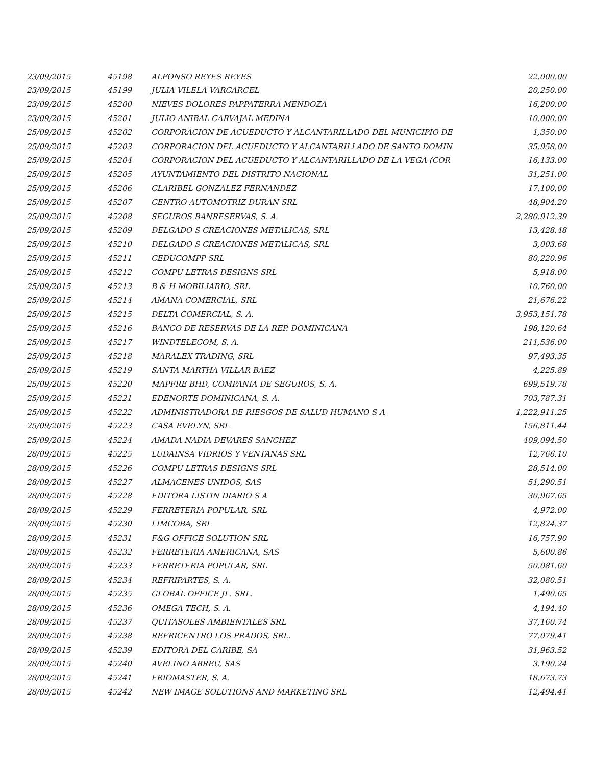| 23/09/2015 | 45198 | ALFONSO REYES REYES | 22,000.00 |
| 23/09/2015 | 45199 | JULIA VILELA VARCARCEL | 20,250.00 |
| 23/09/2015 | 45200 | NIEVES DOLORES PAPPATERRA MENDOZA | 16,200.00 |
| 23/09/2015 | 45201 | JULIO ANIBAL CARVAJAL MEDINA | 10,000.00 |
| 25/09/2015 | 45202 | CORPORACION DE ACUEDUCTO Y ALCANTARILLADO DEL MUNICIPIO DE | 1,350.00 |
| 25/09/2015 | 45203 | CORPORACION DEL ACUEDUCTO Y ALCANTARILLADO DE SANTO DOMIN | 35,958.00 |
| 25/09/2015 | 45204 | CORPORACION DEL ACUEDUCTO Y ALCANTARILLADO DE LA VEGA (COR | 16,133.00 |
| 25/09/2015 | 45205 | AYUNTAMIENTO DEL DISTRITO NACIONAL | 31,251.00 |
| 25/09/2015 | 45206 | CLARIBEL GONZALEZ FERNANDEZ | 17,100.00 |
| 25/09/2015 | 45207 | CENTRO AUTOMOTRIZ DURAN SRL | 48,904.20 |
| 25/09/2015 | 45208 | SEGUROS BANRESERVAS, S. A. | 2,280,912.39 |
| 25/09/2015 | 45209 | DELGADO S CREACIONES METALICAS, SRL | 13,428.48 |
| 25/09/2015 | 45210 | DELGADO S CREACIONES METALICAS, SRL | 3,003.68 |
| 25/09/2015 | 45211 | CEDUCOMPP SRL | 80,220.96 |
| 25/09/2015 | 45212 | COMPU LETRAS DESIGNS SRL | 5,918.00 |
| 25/09/2015 | 45213 | B & H MOBILIARIO, SRL | 10,760.00 |
| 25/09/2015 | 45214 | AMANA COMERCIAL, SRL | 21,676.22 |
| 25/09/2015 | 45215 | DELTA COMERCIAL, S. A. | 3,953,151.78 |
| 25/09/2015 | 45216 | BANCO DE RESERVAS DE LA REP. DOMINICANA | 198,120.64 |
| 25/09/2015 | 45217 | WINDTELECOM, S. A. | 211,536.00 |
| 25/09/2015 | 45218 | MARALEX TRADING, SRL | 97,493.35 |
| 25/09/2015 | 45219 | SANTA MARTHA VILLAR BAEZ | 4,225.89 |
| 25/09/2015 | 45220 | MAPFRE BHD, COMPANIA DE SEGUROS, S. A. | 699,519.78 |
| 25/09/2015 | 45221 | EDENORTE DOMINICANA, S. A. | 703,787.31 |
| 25/09/2015 | 45222 | ADMINISTRADORA DE RIESGOS DE SALUD HUMANO S A | 1,222,911.25 |
| 25/09/2015 | 45223 | CASA EVELYN, SRL | 156,811.44 |
| 25/09/2015 | 45224 | AMADA NADIA DEVARES SANCHEZ | 409,094.50 |
| 28/09/2015 | 45225 | LUDAINSA VIDRIOS Y VENTANAS SRL | 12,766.10 |
| 28/09/2015 | 45226 | COMPU LETRAS DESIGNS SRL | 28,514.00 |
| 28/09/2015 | 45227 | ALMACENES UNIDOS, SAS | 51,290.51 |
| 28/09/2015 | 45228 | EDITORA LISTIN DIARIO S A | 30,967.65 |
| 28/09/2015 | 45229 | FERRETERIA POPULAR, SRL | 4,972.00 |
| 28/09/2015 | 45230 | LIMCOBA, SRL | 12,824.37 |
| 28/09/2015 | 45231 | F&G OFFICE SOLUTION SRL | 16,757.90 |
| 28/09/2015 | 45232 | FERRETERIA AMERICANA, SAS | 5,600.86 |
| 28/09/2015 | 45233 | FERRETERIA POPULAR, SRL | 50,081.60 |
| 28/09/2015 | 45234 | REFRIPARTES, S. A. | 32,080.51 |
| 28/09/2015 | 45235 | GLOBAL OFFICE JL. SRL. | 1,490.65 |
| 28/09/2015 | 45236 | OMEGA TECH, S. A. | 4,194.40 |
| 28/09/2015 | 45237 | QUITASOLES AMBIENTALES SRL | 37,160.74 |
| 28/09/2015 | 45238 | REFRICENTRO LOS PRADOS, SRL. | 77,079.41 |
| 28/09/2015 | 45239 | EDITORA DEL CARIBE, SA | 31,963.52 |
| 28/09/2015 | 45240 | AVELINO ABREU, SAS | 3,190.24 |
| 28/09/2015 | 45241 | FRIOMASTER, S. A. | 18,673.73 |
| 28/09/2015 | 45242 | NEW IMAGE SOLUTIONS AND MARKETING SRL | 12,494.41 |